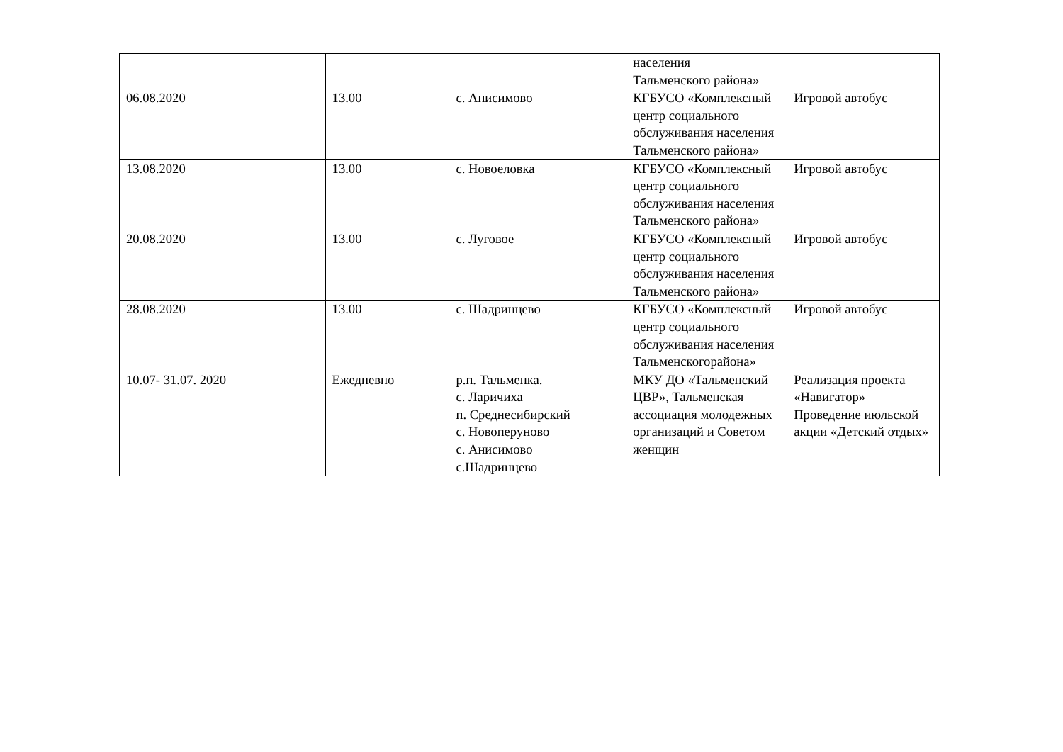| | | | населения Тальменского района» | |
| 06.08.2020 | 13.00 | с. Анисимово | КГБУСО «Комплексный центр социального обслуживания населения Тальменского района» | Игровой автобус |
| 13.08.2020 | 13.00 | с. Новоеловка | КГБУСО «Комплексный центр социального обслуживания населения Тальменского района» | Игровой автобус |
| 20.08.2020 | 13.00 | с. Луговое | КГБУСО «Комплексный центр социального обслуживания населения Тальменского района» | Игровой автобус |
| 28.08.2020 | 13.00 | с. Шадринцево | КГБУСО «Комплексный центр социального обслуживания населения Тальменскогорайона» | Игровой автобус |
| 10.07- 31.07. 2020 | Ежедневно | р.п. Тальменка. с. Ларичиха п. Среднесибирский с. Новоперуново с. Анисимово с.Шадринцево | МКУ ДО «Тальменский ЦВР», Тальменская ассоциация молодежных организаций и Советом женщин | Реализация проекта «Навигатор» Проведение июльской акции «Детский отдых» |